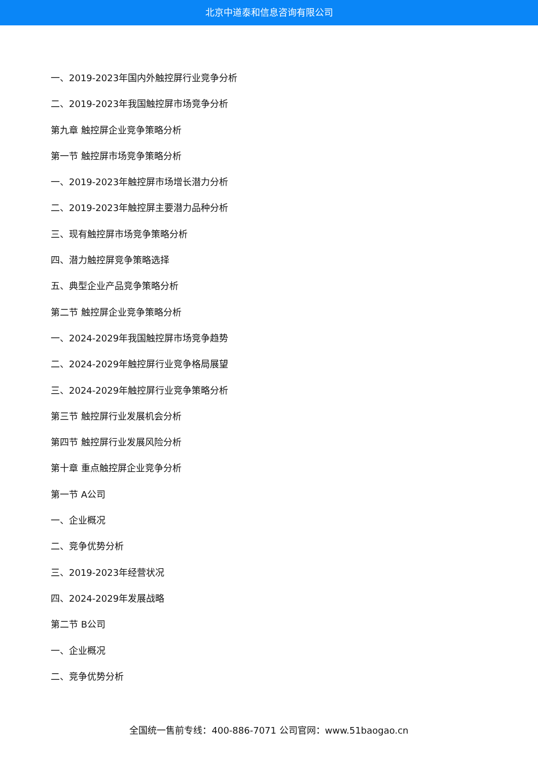北京中道泰和信息咨询有限公司
一、2019-2023年国内外触控屏行业竞争分析
二、2019-2023年我国触控屏市场竞争分析
第九章 触控屏企业竞争策略分析
第一节 触控屏市场竞争策略分析
一、2019-2023年触控屏市场增长潜力分析
二、2019-2023年触控屏主要潜力品种分析
三、现有触控屏市场竞争策略分析
四、潜力触控屏竞争策略选择
五、典型企业产品竞争策略分析
第二节 触控屏企业竞争策略分析
一、2024-2029年我国触控屏市场竞争趋势
二、2024-2029年触控屏行业竞争格局展望
三、2024-2029年触控屏行业竞争策略分析
第三节 触控屏行业发展机会分析
第四节 触控屏行业发展风险分析
第十章 重点触控屏企业竞争分析
第一节 A公司
一、企业概况
二、竞争优势分析
三、2019-2023年经营状况
四、2024-2029年发展战略
第二节 B公司
一、企业概况
二、竞争优势分析
全国统一售前专线：400-886-7071 公司官网：www.51baogao.cn